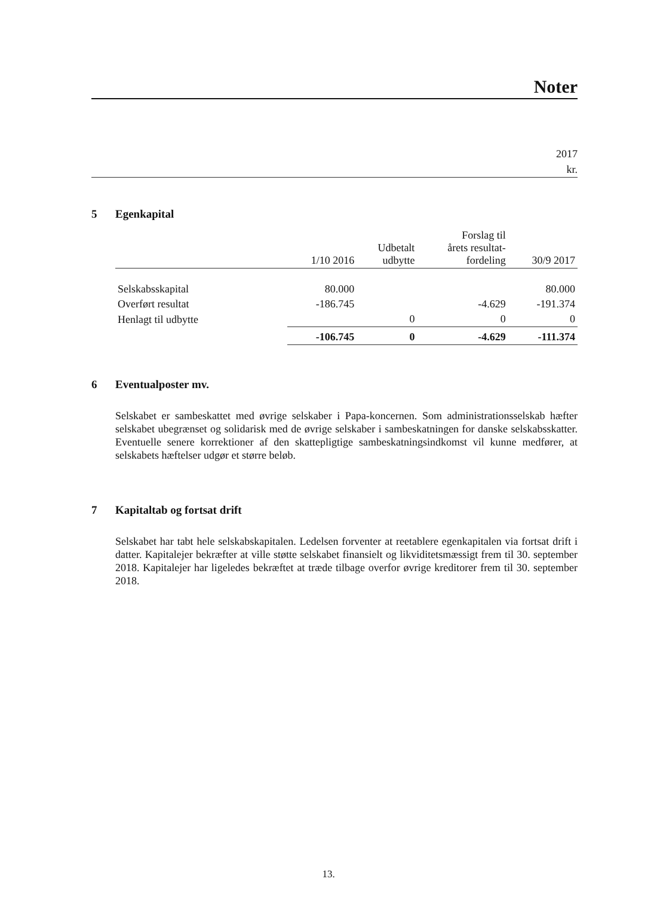Noter
2017
kr.
5 Egenkapital
| | 1/10 2016 | Udbetalt udbytte | Forslag til årets resultat- fordeling | 30/9 2017 |
| --- | --- | --- | --- | --- |
| Selskabsskapital | 80.000 | | | 80.000 |
| Overført resultat | -186.745 | | -4.629 | -191.374 |
| Henlagt til udbytte | | 0 | 0 | 0 |
| | -106.745 | 0 | -4.629 | -111.374 |
6 Eventualposter mv.
Selskabet er sambeskattet med øvrige selskaber i Papa-koncernen. Som administrationsselskab hæfter selskabet ubegrænset og solidarisk med de øvrige selskaber i sambeskatningen for danske selskabsskatter. Eventuelle senere korrektioner af den skattepligtige sambeskatningsindkomst vil kunne medfører, at selskabets hæftelser udgør et større beløb.
7 Kapitaltab og fortsat drift
Selskabet har tabt hele selskabskapitalen. Ledelsen forventer at reetablere egenkapitalen via fortsat drift i datter. Kapitalejer bekræfter at ville støtte selskabet finansielt og likviditetsmæssigt frem til 30. september 2018. Kapitalejer har ligeledes bekræftet at træde tilbage overfor øvrige kreditorer frem til 30. september 2018.
13.